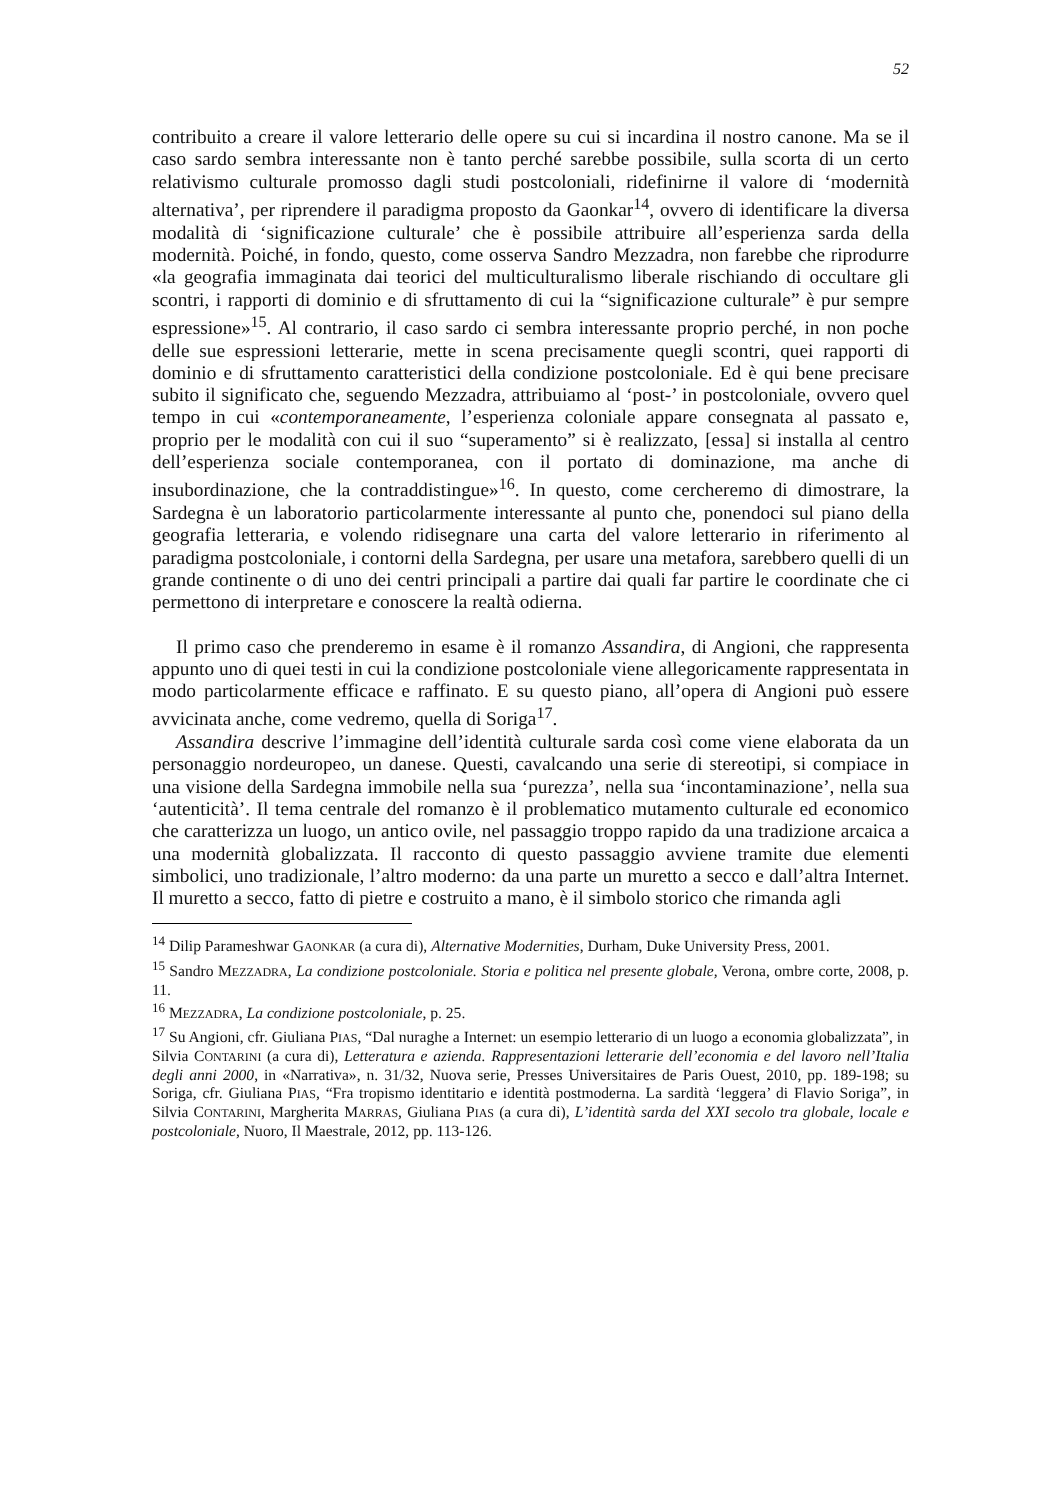52
contribuito a creare il valore letterario delle opere su cui si incardina il nostro canone. Ma se il caso sardo sembra interessante non è tanto perché sarebbe possibile, sulla scorta di un certo relativismo culturale promosso dagli studi postcoloniali, ridefinirne il valore di ‘modernità alternativa’, per riprendere il paradigma proposto da Gaonkar<sup>14</sup>, ovvero di identificare la diversa modalità di ‘significazione culturale’ che è possibile attribuire all’esperienza sarda della modernità. Poiché, in fondo, questo, come osserva Sandro Mezzadra, non farebbe che riprodurre «la geografia immaginata dai teorici del multiculturalismo liberale rischiando di occultare gli scontri, i rapporti di dominio e di sfruttamento di cui la “significazione culturale” è pur sempre espressione»<sup>15</sup>. Al contrario, il caso sardo ci sembra interessante proprio perché, in non poche delle sue espressioni letterarie, mette in scena precisamente quegli scontri, quei rapporti di dominio e di sfruttamento caratteristici della condizione postcoloniale. Ed è qui bene precisare subito il significato che, seguendo Mezzadra, attribuiamo al ‘post-’ in postcoloniale, ovvero quel tempo in cui «contemporaneamente, l’esperienza coloniale appare consegnata al passato e, proprio per le modalità con cui il suo “superamento” si è realizzato, [essa] si installa al centro dell’esperienza sociale contemporanea, con il portato di dominazione, ma anche di insubordinazione, che la contraddistingue»<sup>16</sup>. In questo, come cercheremo di dimostrare, la Sardegna è un laboratorio particolarmente interessante al punto che, ponendoci sul piano della geografia letteraria, e volendo ridisegnare una carta del valore letterario in riferimento al paradigma postcoloniale, i contorni della Sardegna, per usare una metafora, sarebbero quelli di un grande continente o di uno dei centri principali a partire dai quali far partire le coordinate che ci permettono di interpretare e conoscere la realtà odierna.
Il primo caso che prenderemo in esame è il romanzo Assandira, di Angioni, che rappresenta appunto uno di quei testi in cui la condizione postcoloniale viene allegoricamente rappresentata in modo particolarmente efficace e raffinato. E su questo piano, all’opera di Angioni può essere avvicinata anche, come vedremo, quella di Soriga<sup>17</sup>.
Assandira descrive l’immagine dell’identità culturale sarda così come viene elaborata da un personaggio nordeuropeo, un danese. Questi, cavalcando una serie di stereotipi, si compiace in una visione della Sardegna immobile nella sua ‘purezza’, nella sua ‘incontaminazione’, nella sua ‘autenticità’. Il tema centrale del romanzo è il problematico mutamento culturale ed economico che caratterizza un luogo, un antico ovile, nel passaggio troppo rapido da una tradizione arcaica a una modernità globalizzata. Il racconto di questo passaggio avviene tramite due elementi simbolici, uno tradizionale, l’altro moderno: da una parte un muretto a secco e dall’altra Internet. Il muretto a secco, fatto di pietre e costruito a mano, è il simbolo storico che rimanda agli
<sup>14</sup> Dilip Parameshwar GAONKAR (a cura di), Alternative Modernities, Durham, Duke University Press, 2001.
<sup>15</sup> Sandro MEZZADRA, La condizione postcoloniale. Storia e politica nel presente globale, Verona, ombre corte, 2008, p. 11.
<sup>16</sup> MEZZADRA, La condizione postcoloniale, p. 25.
<sup>17</sup> Su Angioni, cfr. Giuliana PIAS, “Dal nuraghe a Internet: un esempio letterario di un luogo a economia globalizzata”, in Silvia CONTARINI (a cura di), Letteratura e azienda. Rappresentazioni letterarie dell’economia e del lavoro nell’Italia degli anni 2000, in «Narrativa», n. 31/32, Nuova serie, Presses Universitaires de Paris Ouest, 2010, pp. 189-198; su Soriga, cfr. Giuliana PIAS, “Fra tropismo identitario e identità postmoderna. La sardità ‘leggera’ di Flavio Soriga”, in Silvia CONTARINI, Margherita MARRAS, Giuliana PIAS (a cura di), L’identità sarda del XXI secolo tra globale, locale e postcoloniale, Nuoro, Il Maestrale, 2012, pp. 113-126.